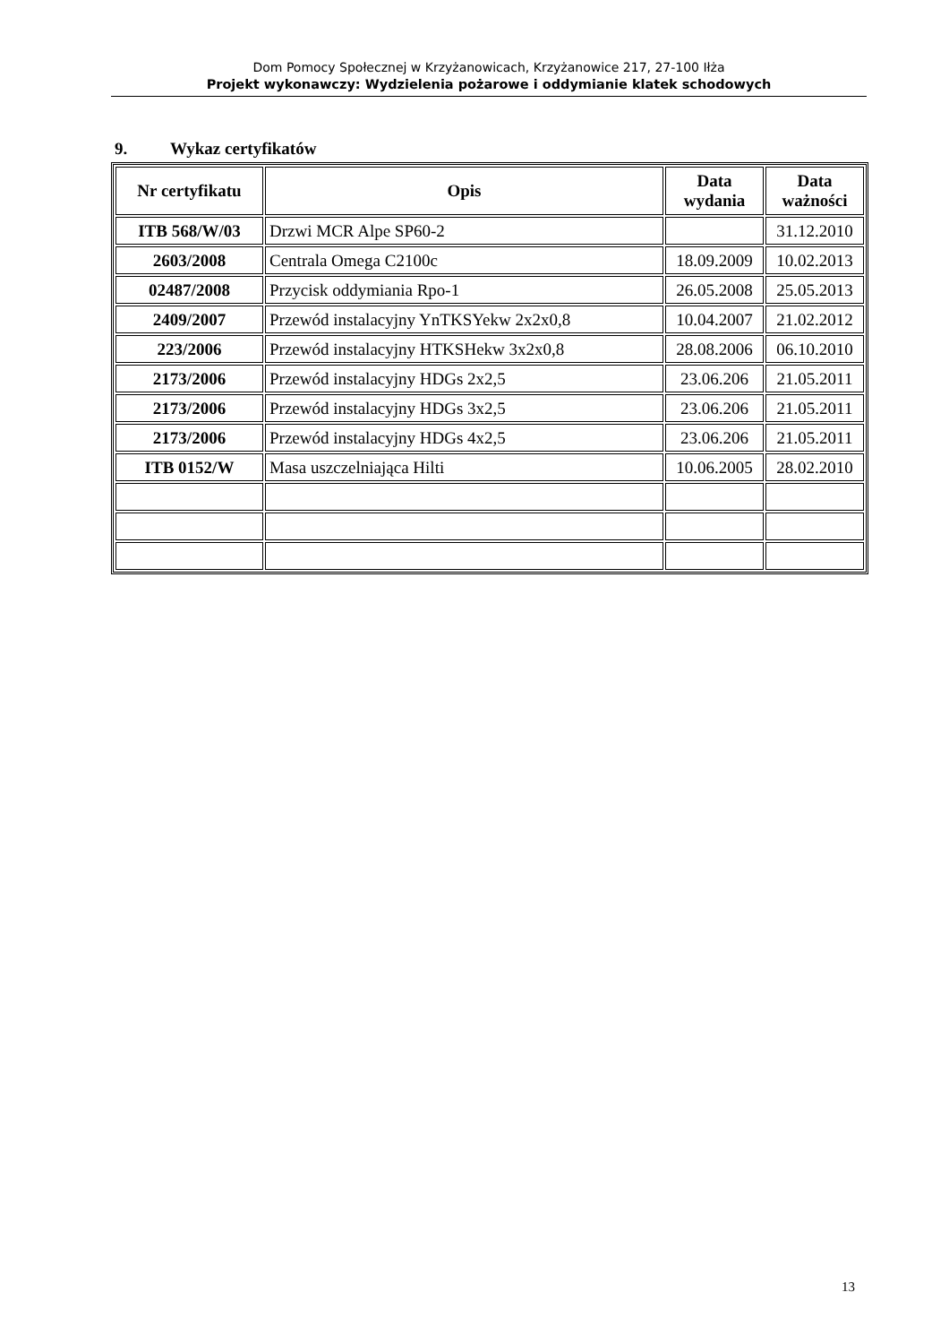Dom Pomocy Społecznej w Krzyżanowicach, Krzyżanowice 217, 27-100 Iłża
Projekt wykonawczy: Wydzielenia pożarowe i oddymianie klatek schodowych
9. Wykaz certyfikatów
| Nr certyfikatu | Opis | Data wydania | Data ważności |
| --- | --- | --- | --- |
| ITB 568/W/03 | Drzwi MCR Alpe SP60-2 | | 31.12.2010 |
| 2603/2008 | Centrala Omega C2100c | 18.09.2009 | 10.02.2013 |
| 02487/2008 | Przycisk oddymiania Rpo-1 | 26.05.2008 | 25.05.2013 |
| 2409/2007 | Przewód instalacyjny YnTKSYekw 2x2x0,8 | 10.04.2007 | 21.02.2012 |
| 223/2006 | Przewód instalacyjny HTKSHekw 3x2x0,8 | 28.08.2006 | 06.10.2010 |
| 2173/2006 | Przewód instalacyjny HDGs 2x2,5 | 23.06.206 | 21.05.2011 |
| 2173/2006 | Przewód instalacyjny HDGs 3x2,5 | 23.06.206 | 21.05.2011 |
| 2173/2006 | Przewód instalacyjny HDGs 4x2,5 | 23.06.206 | 21.05.2011 |
| ITB 0152/W | Masa uszczelniająca Hilti | 10.06.2005 | 28.02.2010 |
13